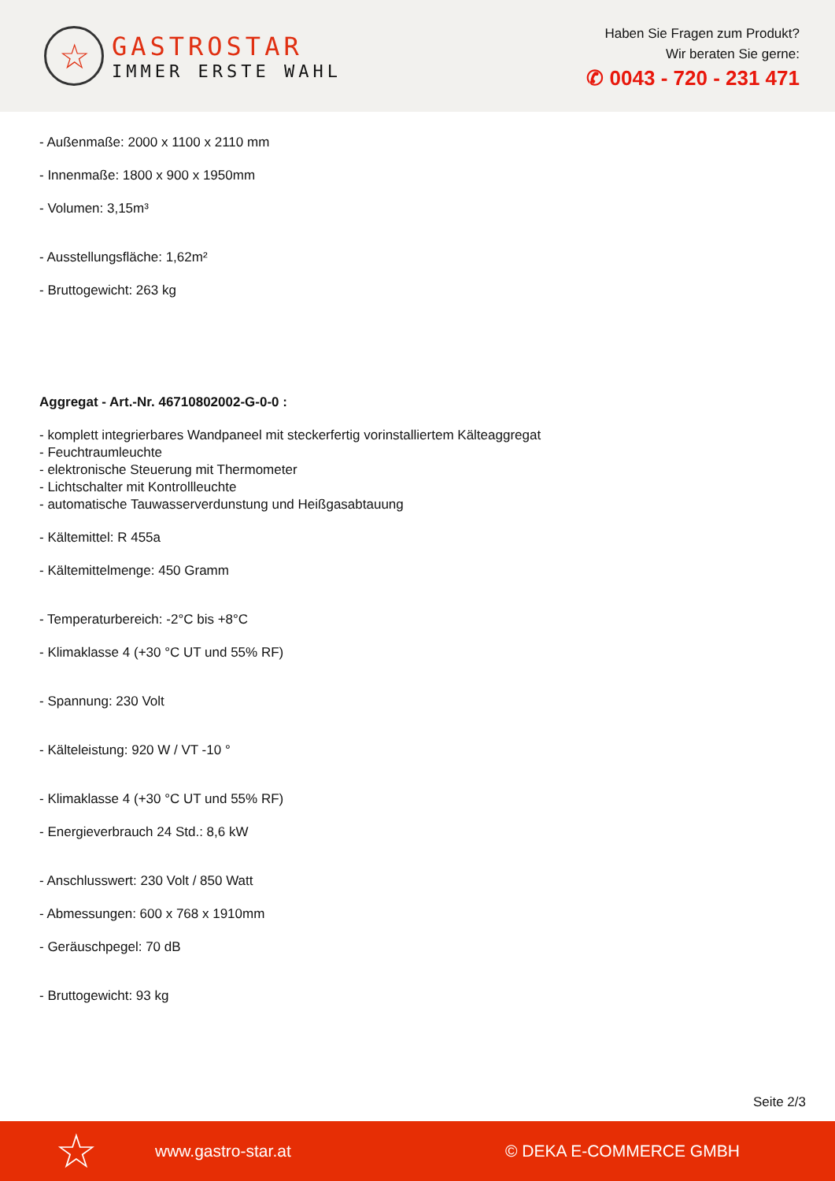☆
GASTROSTAR
IMMER ERSTE WAHL
Haben Sie Fragen zum Produkt?
Wir beraten Sie gerne:
✆ 0043 - 720 - 231 471
- Außenmaße: 2000 x 1100 x 2110 mm
- Innenmaße: 1800 x 900 x 1950mm
- Volumen: 3,15m³
- Ausstellungsfläche: 1,62m²
- Bruttogewicht: 263 kg
Aggregat - Art.-Nr. 46710802002-G-0-0 :
- komplett integrierbares Wandpaneel mit steckerfertig vorinstalliertem Kälteaggregat
- Feuchtraumleuchte
- elektronische Steuerung mit Thermometer
- Lichtschalter mit Kontrollleuchte
- automatische Tauwasserverdunstung und Heißgasabtauung
- Kältemittel: R 455a
- Kältemittelmenge: 450 Gramm
- Temperaturbereich: -2°C bis +8°C
- Klimaklasse 4 (+30 °C UT und 55% RF)
- Spannung: 230 Volt
- Kälteleistung: 920 W / VT -10 °
- Klimaklasse 4 (+30 °C UT und 55% RF)
- Energieverbrauch 24 Std.: 8,6 kW
- Anschlusswert: 230 Volt / 850 Watt
- Abmessungen: 600 x 768 x 1910mm
- Geräuschpegel: 70 dB
- Bruttogewicht: 93 kg
Seite 2/3
☆ www.gastro-star.at © DEKA E-COMMERCE GMBH